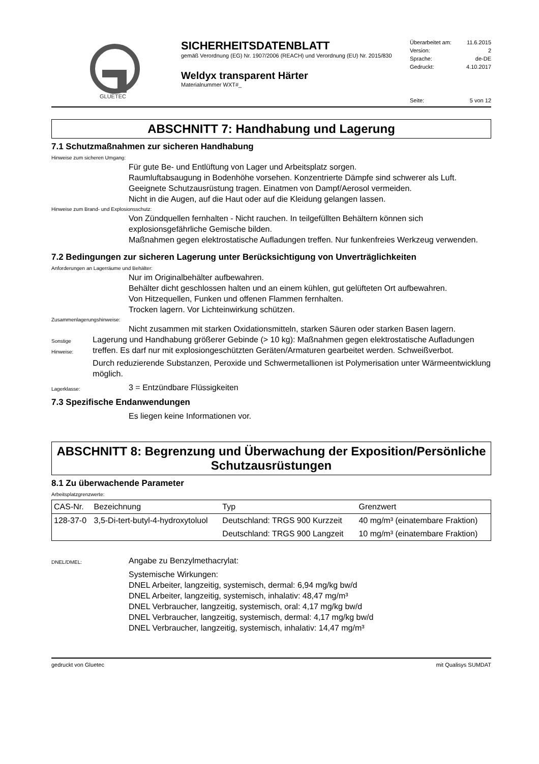GLUETEC
SICHERHEITSDATENBLATT
gemäß Verordnung (EG) Nr. 1907/2006 (REACH) und Verordnung (EU) Nr. 2015/830
Weldyx transparent Härter
Materialnummer WXT#_
Überarbeitet am: 11.6.2015
Version: 2
Sprache: de-DE
Gedruckt: 4.10.2017
Seite: 5 von 12
ABSCHNITT 7: Handhabung und Lagerung
7.1 Schutzmaßnahmen zur sicheren Handhabung
Hinweise zum sicheren Umgang:
Für gute Be- und Entlüftung von Lager und Arbeitsplatz sorgen.
Raumluftabsaugung in Bodenhöhe vorsehen. Konzentrierte Dämpfe sind schwerer als Luft.
Geeignete Schutzausrüstung tragen. Einatmen von Dampf/Aerosol vermeiden.
Nicht in die Augen, auf die Haut oder auf die Kleidung gelangen lassen.
Hinweise zum Brand- und Explosionsschutz:
Von Zündquellen fernhalten - Nicht rauchen. In teilgefüllten Behältern können sich explosionsgefährliche Gemische bilden.
Maßnahmen gegen elektrostatische Aufladungen treffen. Nur funkenfreies Werkzeug verwenden.
7.2 Bedingungen zur sicheren Lagerung unter Berücksichtigung von Unverträglichkeiten
Anforderungen an Lagerräume und Behälter:
Nur im Originalbehälter aufbewahren.
Behälter dicht geschlossen halten und an einem kühlen, gut gelüfteten Ort aufbewahren.
Von Hitzequellen, Funken und offenen Flammen fernhalten.
Trocken lagern. Vor Lichteinwirkung schützen.
Zusammenlagerungshinweise:
Nicht zusammen mit starken Oxidationsmitteln, starken Säuren oder starken Basen lagern.
Sonstige Hinweise:
Lagerung und Handhabung größerer Gebinde (> 10 kg): Maßnahmen gegen elektrostatische Aufladungen treffen. Es darf nur mit explosiongeschützten Geräten/Armaturen gearbeitet werden. Schweißverbot.
Durch reduzierende Substanzen, Peroxide und Schwermetallionen ist Polymerisation unter Wärmeentwicklung möglich.
Lagerklasse:
3 = Entzündbare Flüssigkeiten
7.3 Spezifische Endanwendungen
Es liegen keine Informationen vor.
ABSCHNITT 8: Begrenzung und Überwachung der Exposition/Persönliche Schutzausrüstungen
8.1 Zu überwachende Parameter
Arbeitsplatzgrenzwerte:
| CAS-Nr. | Bezeichnung | Typ | Grenzwert |
| --- | --- | --- | --- |
| 128-37-0 | 3,5-Di-tert-butyl-4-hydroxytoluol | Deutschland: TRGS 900 Kurzzeit | 40 mg/m³ (einatembare Fraktion) |
| | | Deutschland: TRGS 900 Langzeit | 10 mg/m³ (einatembare Fraktion) |
DNEL/DMEL:
Angabe zu Benzylmethacrylat:
Systemische Wirkungen:
DNEL Arbeiter, langzeitig, systemisch, dermal: 6,94 mg/kg bw/d
DNEL Arbeiter, langzeitig, systemisch, inhalativ: 48,47 mg/m³
DNEL Verbraucher, langzeitig, systemisch, oral: 4,17 mg/kg bw/d
DNEL Verbraucher, langzeitig, systemisch, dermal: 4,17 mg/kg bw/d
DNEL Verbraucher, langzeitig, systemisch, inhalativ: 14,47 mg/m³
gedruckt von Gluetec mit Qualisys SUMDAT